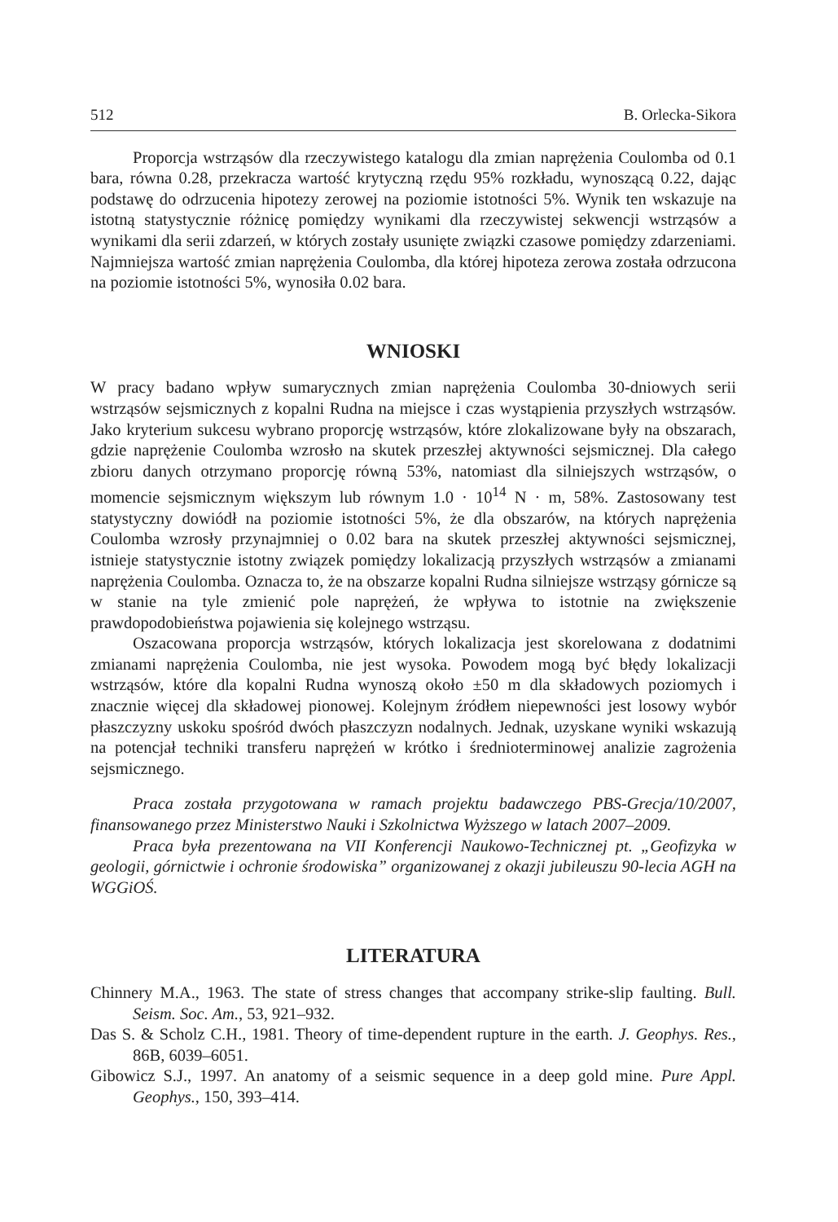512 B. Orlecka-Sikora
Proporcja wstrząsów dla rzeczywistego katalogu dla zmian naprężenia Coulomba od 0.1 bara, równa 0.28, przekracza wartość krytyczną rzędu 95% rozkładu, wynoszącą 0.22, dając podstawę do odrzucenia hipotezy zerowej na poziomie istotności 5%. Wynik ten wskazuje na istotną statystycznie różnicę pomiędzy wynikami dla rzeczywistej sekwencji wstrząsów a wynikami dla serii zdarzeń, w których zostały usunięte związki czasowe pomiędzy zdarzeniami. Najmniejsza wartość zmian naprężenia Coulomba, dla której hipoteza zerowa została odrzucona na poziomie istotności 5%, wynosiła 0.02 bara.
WNIOSKI
W pracy badano wpływ sumarycznych zmian naprężenia Coulomba 30-dniowych serii wstrząsów sejsmicznych z kopalni Rudna na miejsce i czas wystąpienia przyszłych wstrząsów. Jako kryterium sukcesu wybrano proporcję wstrząsów, które zlokalizowane były na obszarach, gdzie naprężenie Coulomba wzrosło na skutek przeszłej aktywności sejsmicznej. Dla całego zbioru danych otrzymano proporcję równą 53%, natomiast dla silniejszych wstrząsów, o momencie sejsmicznym większym lub równym 1.0 · 10<sup>14</sup> N · m, 58%. Zastosowany test statystyczny dowiódł na poziomie istotności 5%, że dla obszarów, na których naprężenia Coulomba wzrosły przynajmniej o 0.02 bara na skutek przeszłej aktywności sejsmicznej, istnieje statystycznie istotny związek pomiędzy lokalizacją przyszłych wstrząsów a zmianami naprężenia Coulomba. Oznacza to, że na obszarze kopalni Rudna silniejsze wstrząsy górnicze są w stanie na tyle zmienić pole naprężeń, że wpływa to istotnie na zwiększenie prawdopodobieństwa pojawienia się kolejnego wstrząsu.
Oszacowana proporcja wstrząsów, których lokalizacja jest skorelowana z dodatnimi zmianami naprężenia Coulomba, nie jest wysoka. Powodem mogą być błędy lokalizacji wstrząsów, które dla kopalni Rudna wynoszą około ±50 m dla składowych poziomych i znacznie więcej dla składowej pionowej. Kolejnym źródłem niepewności jest losowy wybór płaszczyzny uskoku spośród dwóch płaszczyzn nodalnych. Jednak, uzyskane wyniki wskazują na potencjał techniki transferu naprężeń w krótko i średnioterminowej analizie zagrożenia sejsmicznego.
Praca została przygotowana w ramach projektu badawczego PBS-Grecja/10/2007, finansowanego przez Ministerstwo Nauki i Szkolnictwa Wyższego w latach 2007–2009.
Praca była prezentowana na VII Konferencji Naukowo-Technicznej pt. „Geofizyka w geologii, górnictwie i ochronie środowiska” organizowanej z okazji jubileuszu 90-lecia AGH na WGGiOŚ.
LITERATURA
Chinnery M.A., 1963. The state of stress changes that accompany strike-slip faulting. Bull. Seism. Soc. Am., 53, 921–932.
Das S. & Scholz C.H., 1981. Theory of time-dependent rupture in the earth. J. Geophys. Res., 86B, 6039–6051.
Gibowicz S.J., 1997. An anatomy of a seismic sequence in a deep gold mine. Pure Appl. Geophys., 150, 393–414.